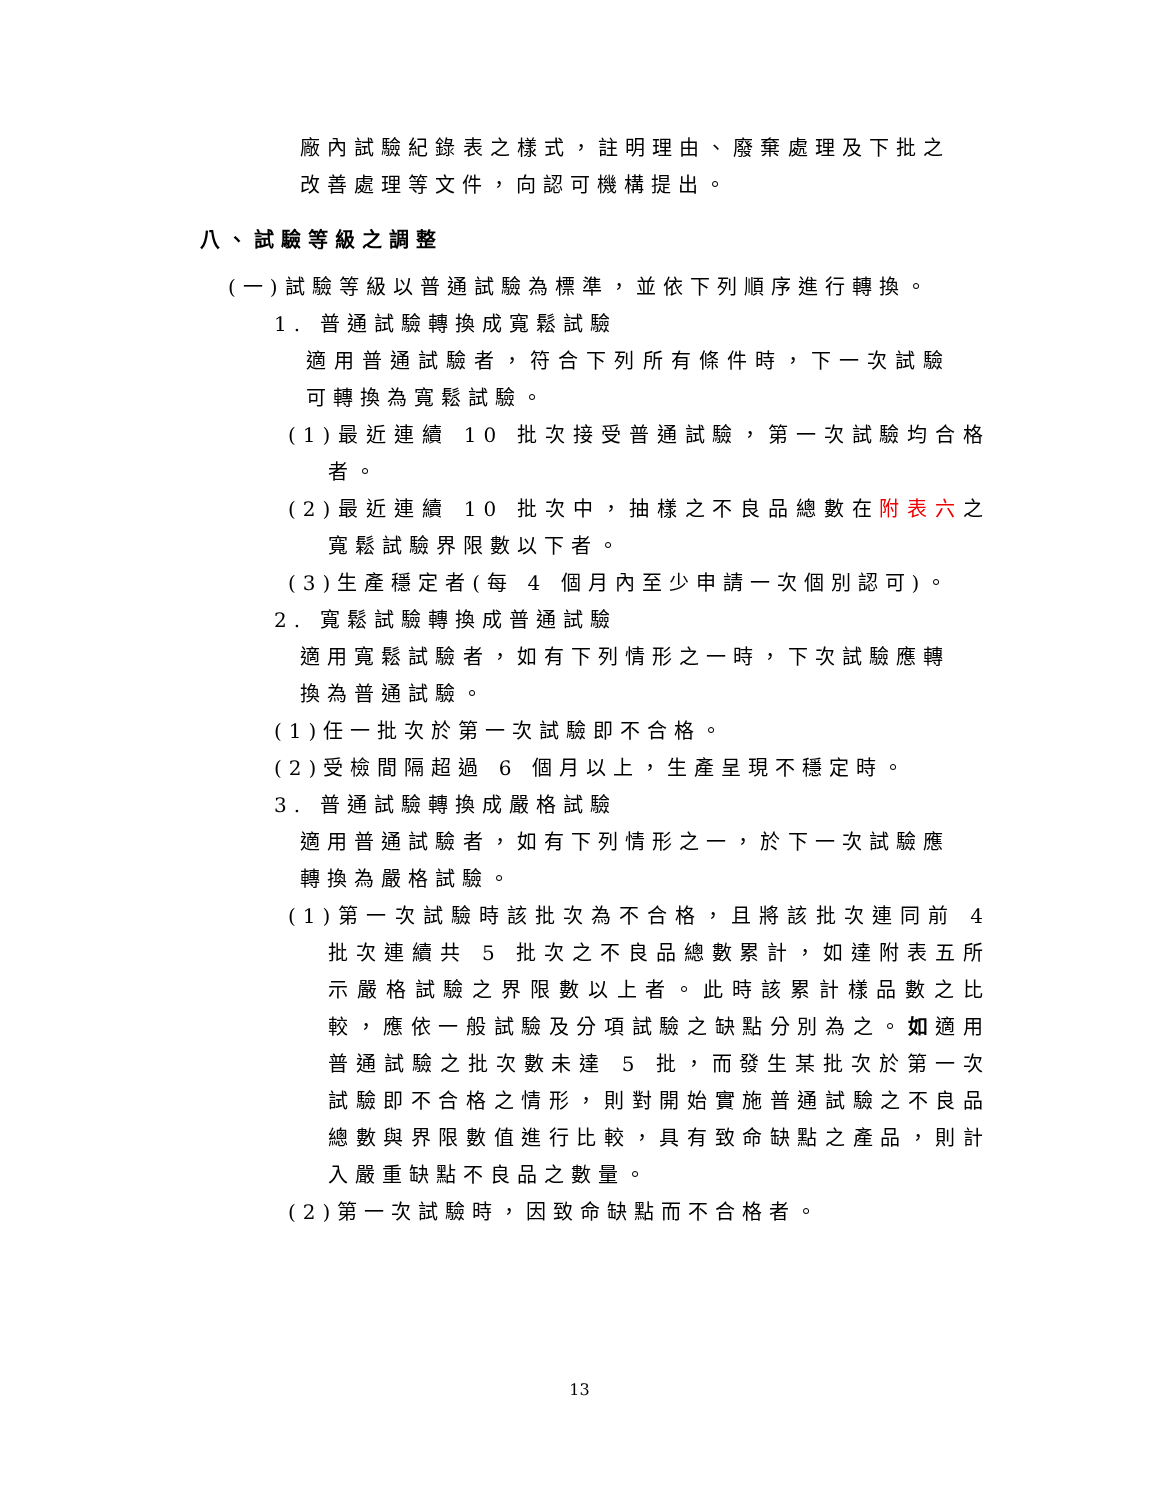廠內試驗紀錄表之樣式，註明理由、廢棄處理及下批之改善處理等文件，向認可機構提出。
八、試驗等級之調整
(一)試驗等級以普通試驗為標準，並依下列順序進行轉換。
1. 普通試驗轉換成寬鬆試驗
適用普通試驗者，符合下列所有條件時，下一次試驗可轉換為寬鬆試驗。
(1)最近連續 10 批次接受普通試驗，第一次試驗均合格者。
(2)最近連續 10 批次中，抽樣之不良品總數在附表六之寬鬆試驗界限數以下者。
(3)生產穩定者(每 4 個月內至少申請一次個別認可)。
2. 寬鬆試驗轉換成普通試驗
適用寬鬆試驗者，如有下列情形之一時，下次試驗應轉換為普通試驗。
(1)任一批次於第一次試驗即不合格。
(2)受檢間隔超過 6 個月以上，生產呈現不穩定時。
3. 普通試驗轉換成嚴格試驗
適用普通試驗者，如有下列情形之一，於下一次試驗應轉換為嚴格試驗。
(1)第一次試驗時該批次為不合格，且將該批次連同前 4 批次連續共 5 批次之不良品總數累計，如達附表五所示嚴格試驗之界限數以上者。此時該累計樣品數之比較，應依一般試驗及分項試驗之缺點分別為之。如適用普通試驗之批次數未達 5 批，而發生某批次於第一次試驗即不合格之情形，則對開始實施普通試驗之不良品總數與界限數值進行比較，具有致命缺點之產品，則計入嚴重缺點不良品之數量。
(2)第一次試驗時，因致命缺點而不合格者。
13